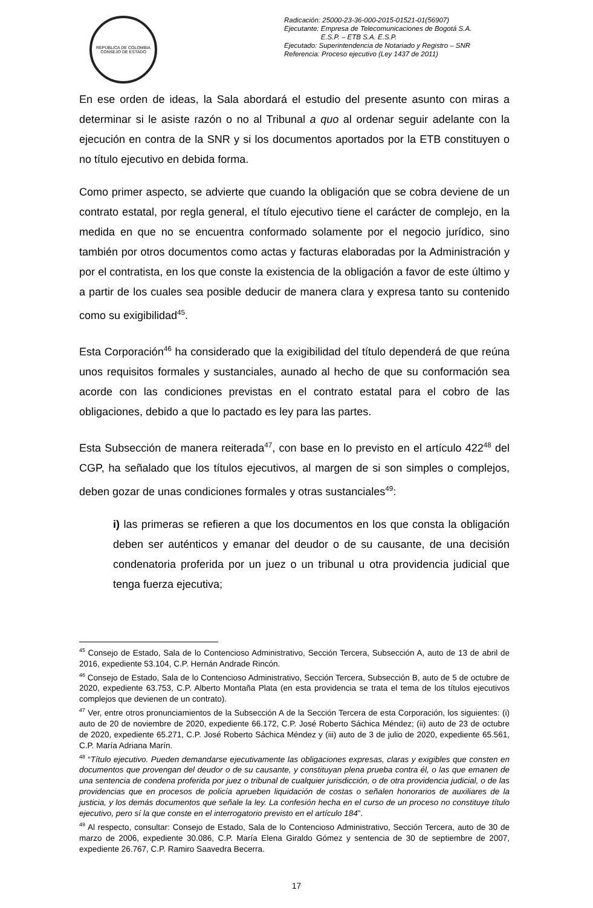REPÚBLICA DE COLOMBIA
CONSEJO DE ESTADO
Radicación: 25000-23-36-000-2015-01521-01(56907)
Ejecutante: Empresa de Telecomunicaciones de Bogotá S.A.
E.S.P. – ETB S.A. E.S.P.
Ejecutado: Superintendencia de Notariado y Registro – SNR
Referencia: Proceso ejecutivo (Ley 1437 de 2011)
En ese orden de ideas, la Sala abordará el estudio del presente asunto con miras a determinar si le asiste razón o no al Tribunal a quo al ordenar seguir adelante con la ejecución en contra de la SNR y si los documentos aportados por la ETB constituyen o no título ejecutivo en debida forma.
Como primer aspecto, se advierte que cuando la obligación que se cobra deviene de un contrato estatal, por regla general, el título ejecutivo tiene el carácter de complejo, en la medida en que no se encuentra conformado solamente por el negocio jurídico, sino también por otros documentos como actas y facturas elaboradas por la Administración y por el contratista, en los que conste la existencia de la obligación a favor de este último y a partir de los cuales sea posible deducir de manera clara y expresa tanto su contenido como su exigibilidad<sup>45</sup>.
Esta Corporación<sup>46</sup> ha considerado que la exigibilidad del título dependerá de que reúna unos requisitos formales y sustanciales, aunado al hecho de que su conformación sea acorde con las condiciones previstas en el contrato estatal para el cobro de las obligaciones, debido a que lo pactado es ley para las partes.
Esta Subsección de manera reiterada<sup>47</sup>, con base en lo previsto en el artículo 422<sup>48</sup> del CGP, ha señalado que los títulos ejecutivos, al margen de si son simples o complejos, deben gozar de unas condiciones formales y otras sustanciales<sup>49</sup>:
i) las primeras se refieren a que los documentos en los que consta la obligación deben ser auténticos y emanar del deudor o de su causante, de una decisión condenatoria proferida por un juez o un tribunal u otra providencia judicial que tenga fuerza ejecutiva;
<sup>45</sup> Consejo de Estado, Sala de lo Contencioso Administrativo, Sección Tercera, Subsección A, auto de 13 de abril de 2016, expediente 53.104, C.P. Hernán Andrade Rincón.
<sup>46</sup> Consejo de Estado, Sala de lo Contencioso Administrativo, Sección Tercera, Subsección B, auto de 5 de octubre de 2020, expediente 63.753, C.P. Alberto Montaña Plata (en esta providencia se trata el tema de los títulos ejecutivos complejos que devienen de un contrato).
<sup>47</sup> Ver, entre otros pronunciamientos de la Subsección A de la Sección Tercera de esta Corporación, los siguientes: (i) auto de 20 de noviembre de 2020, expediente 66.172, C.P. José Roberto Sáchica Méndez; (ii) auto de 23 de octubre de 2020, expediente 65.271, C.P. José Roberto Sáchica Méndez y (iii) auto de 3 de julio de 2020, expediente 65.561, C.P. María Adriana Marín.
<sup>48</sup> “Título ejecutivo. Pueden demandarse ejecutivamente las obligaciones expresas, claras y exigibles que consten en documentos que provengan del deudor o de su causante, y constituyan plena prueba contra él, o las que emanen de una sentencia de condena proferida por juez o tribunal de cualquier jurisdicción, o de otra providencia judicial, o de las providencias que en procesos de policía aprueben liquidación de costas o señalen honorarios de auxiliares de la justicia, y los demás documentos que señale la ley. La confesión hecha en el curso de un proceso no constituye título ejecutivo, pero sí la que conste en el interrogatorio previsto en el artículo 184”.
<sup>49</sup> Al respecto, consultar: Consejo de Estado, Sala de lo Contencioso Administrativo, Sección Tercera, auto de 30 de marzo de 2006, expediente 30.086, C.P. María Elena Giraldo Gómez y sentencia de 30 de septiembre de 2007, expediente 26.767, C.P. Ramiro Saavedra Becerra.
17